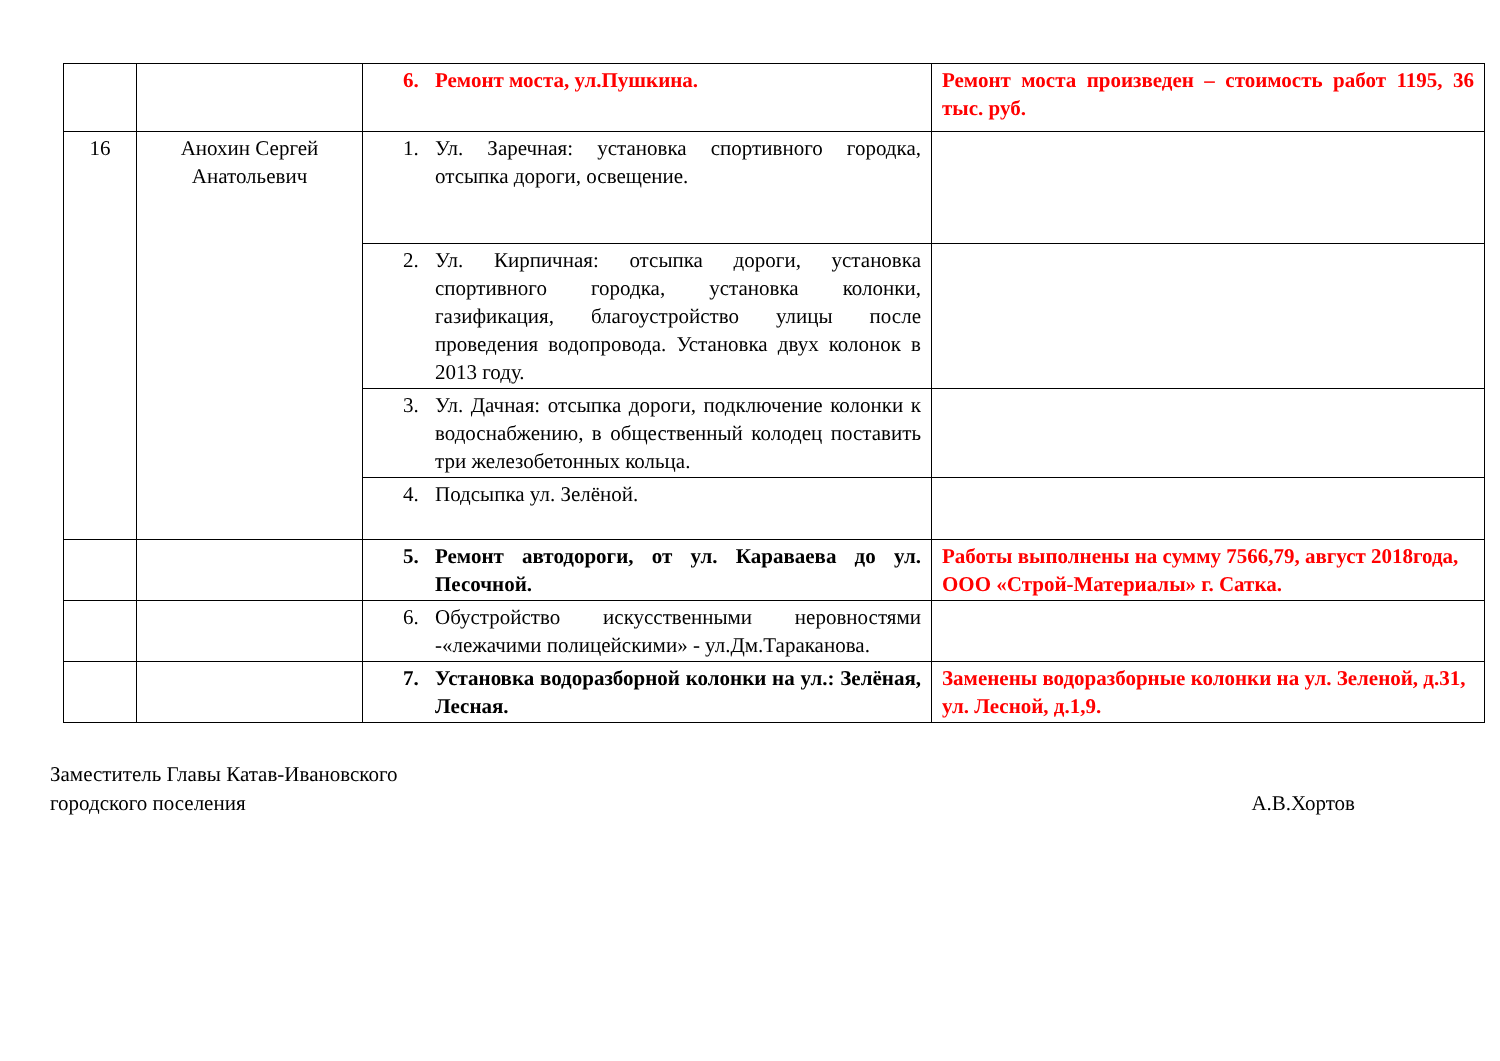| | | 6. Ремонт моста, ул.Пушкина. | Ремонт моста произведен – стоимость работ 1195, 36 тыс. руб. |
| 16 | Анохин Сергей Анатольевич | 1. Ул. Заречная: установка спортивного городка, отсыпка дороги, освещение. | |
| | | 2. Ул. Кирпичная: отсыпка дороги, установка спортивного городка, установка колонки, газификация, благоустройство улицы после проведения водопровода. Установка двух колонок в 2013 году. | |
| | | 3. Ул. Дачная: отсыпка дороги, подключение колонки к водоснабжению, в общественный колодец поставить три железобетонных кольца. | |
| | | 4. Подсыпка ул. Зелёной. | |
| | | 5. Ремонт автодороги, от ул. Караваева до ул. Песочной. | Работы выполнены на сумму 7566,79, август 2018года, ООО «Строй-Материалы» г. Сатка. |
| | | 6. Обустройство искусственными неровностями -«лежачими полицейскими» - ул.Дм.Тараканова. | |
| | | 7. Установка водоразборной колонки на ул.: Зелёная, Лесная. | Заменены водоразборные колонки на ул. Зеленой, д.31, ул. Лесной, д.1,9. |
Заместитель Главы Катав-Ивановского
городского поселения
А.В.Хортов